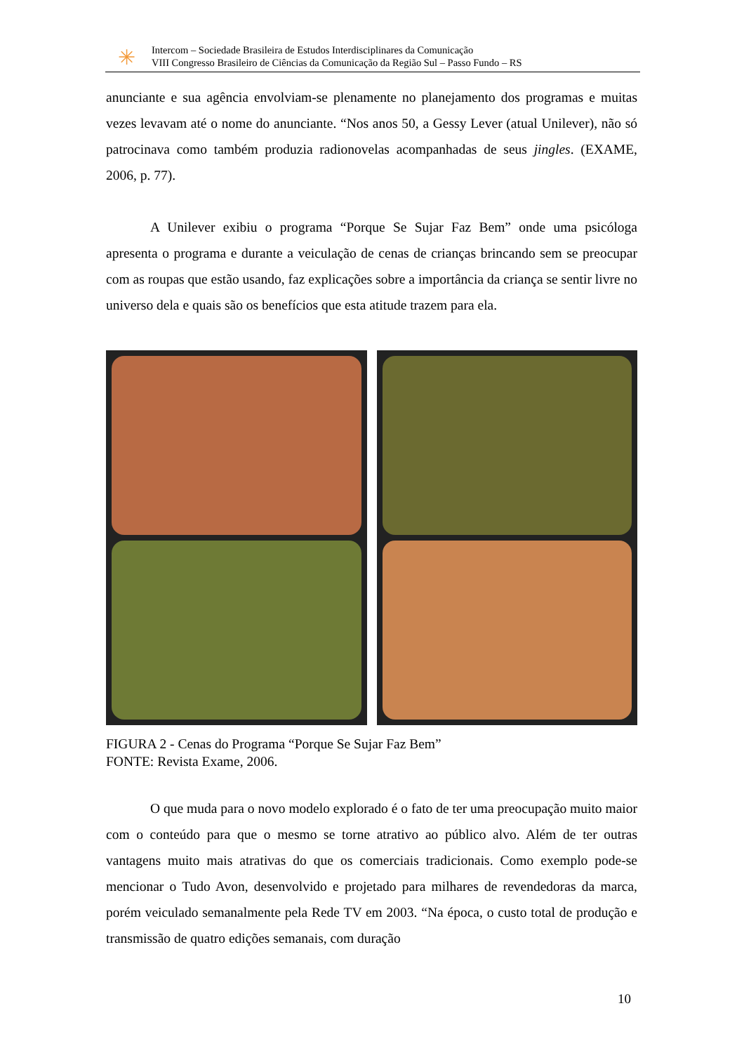✳
Intercom – Sociedade Brasileira de Estudos Interdisciplinares da Comunicação
VIII Congresso Brasileiro de Ciências da Comunicação da Região Sul – Passo Fundo – RS
anunciante e sua agência envolviam-se plenamente no planejamento dos programas e muitas vezes levavam até o nome do anunciante. “Nos anos 50, a Gessy Lever (atual Unilever), não só patrocinava como também produzia radionovelas acompanhadas de seus jingles. (EXAME, 2006, p. 77).
A Unilever exibiu o programa “Porque Se Sujar Faz Bem” onde uma psicóloga apresenta o programa e durante a veiculação de cenas de crianças brincando sem se preocupar com as roupas que estão usando, faz explicações sobre a importância da criança se sentir livre no universo dela e quais são os benefícios que esta atitude trazem para ela.
FIGURA 2 - Cenas do Programa “Porque Se Sujar Faz Bem”
FONTE: Revista Exame, 2006.
O que muda para o novo modelo explorado é o fato de ter uma preocupação muito maior com o conteúdo para que o mesmo se torne atrativo ao público alvo. Além de ter outras vantagens muito mais atrativas do que os comerciais tradicionais. Como exemplo pode-se mencionar o Tudo Avon, desenvolvido e projetado para milhares de revendedoras da marca, porém veiculado semanalmente pela Rede TV em 2003. “Na época, o custo total de produção e transmissão de quatro edições semanais, com duração
10